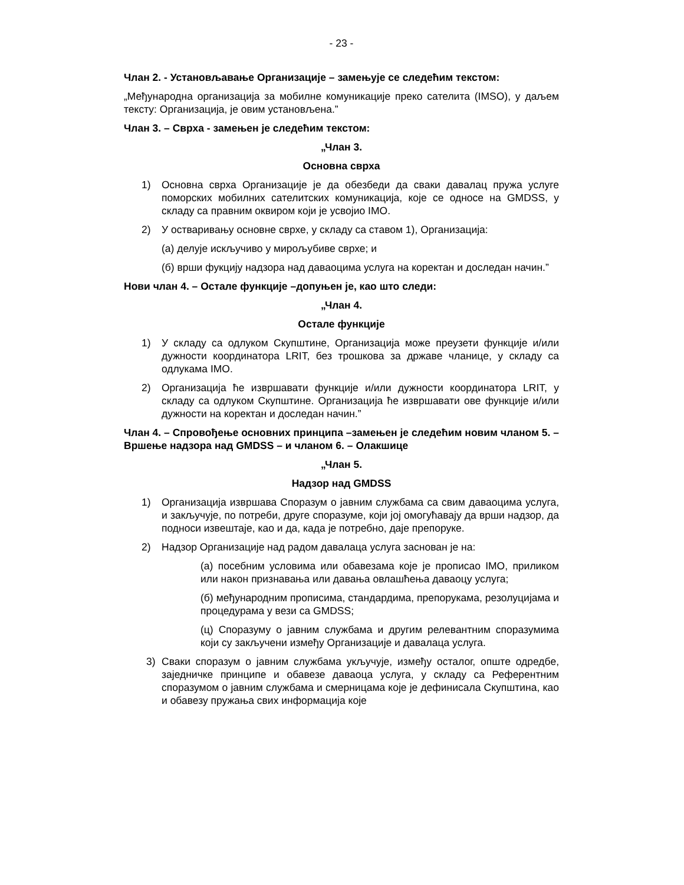- 23 -
Члан 2. - Установљавање Организације – замењује се следећим текстом:
„Међународна организација за мобилне комуникације преко сателита (IMSO), у даљем тексту: Организација, је овим установљена.”
Члан 3. – Сврха - замењен је следећим текстом:
„Члан 3.
Основна сврха
1) Основна сврха Организације је да обезбеди да сваки давалац пружа услуге поморских мобилних сателитских комуникација, које се односе на GMDSS, у складу са правним оквиром који је усвојио IMO.
2) У остваривању основне сврхе, у складу са ставом 1), Организација:
(а) делује искључиво у мирољубиве сврхе; и
(б) врши фукцију надзора над даваоцима услуга на коректан и доследан начин.”
Нови члан 4. – Остале функције –допуњен је, као што следи:
„Члан 4.
Остале функције
1) У складу са одлуком Скупштине, Организација може преузети функције и/или дужности координатора LRIT, без трошкова за државе чланице, у складу са одлукама IMO.
2) Организација ће извршавати функције и/или дужности координатора LRIT, у складу са одлуком Скупштине. Организација ће извршавати ове функције и/или дужности на коректан и доследан начин.”
Члан 4. – Спровођење основних принципа –замењен је следећим новим чланом 5. – Вршење надзора над GMDSS – и чланом 6. – Олакшице
„Члан 5.
Надзор над GMDSS
1) Организација извршава Споразум о јавним службама са свим даваоцима услуга, и закључује, по потреби, друге споразуме, који јој омогућавају да врши надзор, да подноси извештаје, као и да, када је потребно, даје препоруке.
2) Надзор Организације над радом давалаца услуга заснован је на:
(а) посебним условима или обавезама које је прописао IMO, приликом или након признавања или давања овлашћења даваоцу услуга;
(б) међународним прописима, стандардима, препорукама, резолуцијама и процедурама у вези са GMDSS;
(ц) Споразуму о јавним службама и другим релевантним споразумима који су закључени између Организације и давалаца услуга.
3) Сваки споразум о јавним службама укључује, између осталог, опште одредбе, заједничке принципе и обавезе даваоца услуга, у складу са Референтним споразумом о јавним службама и смерницама које је дефинисала Скупштина, као и обавезу пружања свих информација које